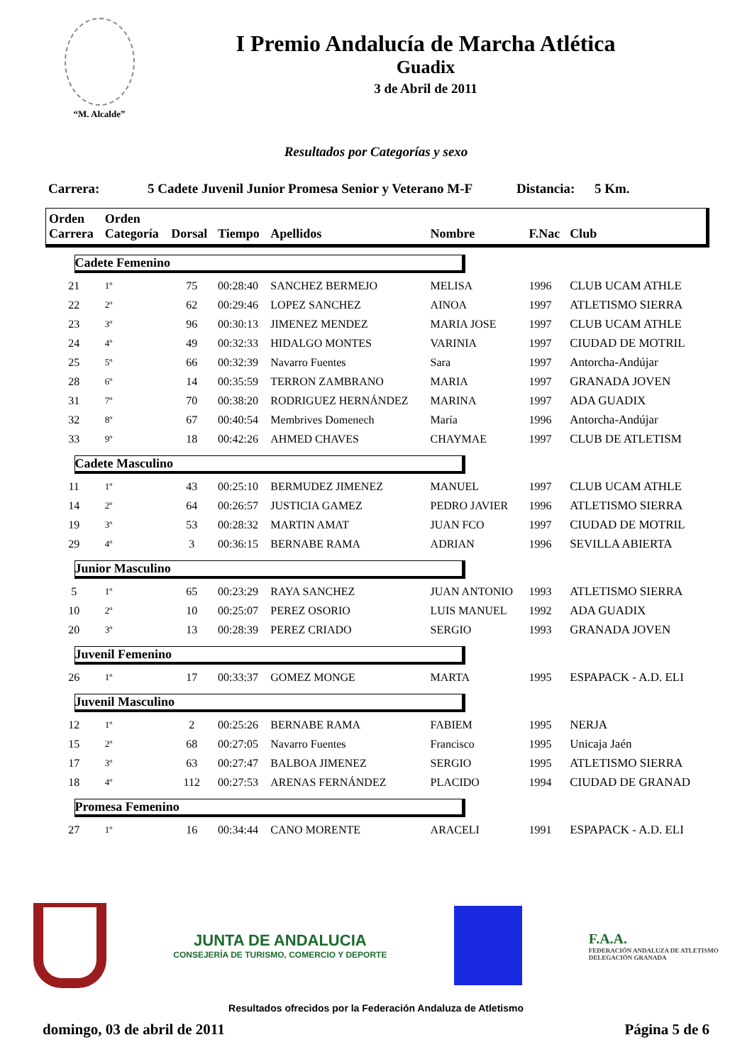“M. Alcalde”
I Premio Andalucía de Marcha Atlética
Guadix
3 de Abril de 2011
Resultados por Categorías y sexo
Carrera: 5 Cadete Juvenil Junior Promesa Senior y Veterano M-F Distancia: 5 Km.
| Orden Carrera | Orden Categoría | Dorsal | Tiempo | Apellidos | Nombre | F.Nac | Club |
| --- | --- | --- | --- | --- | --- | --- | --- |
| Cadete Femenino | | | | | | | |
| 21 | 1º | 75 | 00:28:40 | SANCHEZ BERMEJO | MELISA | 1996 | CLUB UCAM ATHLE |
| 22 | 2º | 62 | 00:29:46 | LOPEZ SANCHEZ | AINOA | 1997 | ATLETISMO SIERRA |
| 23 | 3º | 96 | 00:30:13 | JIMENEZ MENDEZ | MARIA JOSE | 1997 | CLUB UCAM ATHLE |
| 24 | 4º | 49 | 00:32:33 | HIDALGO MONTES | VARINIA | 1997 | CIUDAD DE MOTRIL |
| 25 | 5º | 66 | 00:32:39 | Navarro Fuentes | Sara | 1997 | Antorcha-Andújar |
| 28 | 6º | 14 | 00:35:59 | TERRON ZAMBRANO | MARIA | 1997 | GRANADA JOVEN |
| 31 | 7º | 70 | 00:38:20 | RODRIGUEZ HERNÁNDEZ | MARINA | 1997 | ADA GUADIX |
| 32 | 8º | 67 | 00:40:54 | Membrives Domenech | María | 1996 | Antorcha-Andújar |
| 33 | 9º | 18 | 00:42:26 | AHMED CHAVES | CHAYMAE | 1997 | CLUB DE ATLETISM |
| Cadete Masculino | | | | | | | |
| 11 | 1º | 43 | 00:25:10 | BERMUDEZ JIMENEZ | MANUEL | 1997 | CLUB UCAM ATHLE |
| 14 | 2º | 64 | 00:26:57 | JUSTICIA GAMEZ | PEDRO JAVIER | 1996 | ATLETISMO SIERRA |
| 19 | 3º | 53 | 00:28:32 | MARTIN AMAT | JUAN FCO | 1997 | CIUDAD DE MOTRIL |
| 29 | 4º | 3 | 00:36:15 | BERNABE RAMA | ADRIAN | 1996 | SEVILLA ABIERTA |
| Junior Masculino | | | | | | | |
| 5 | 1º | 65 | 00:23:29 | RAYA SANCHEZ | JUAN ANTONIO | 1993 | ATLETISMO SIERRA |
| 10 | 2º | 10 | 00:25:07 | PEREZ OSORIO | LUIS MANUEL | 1992 | ADA GUADIX |
| 20 | 3º | 13 | 00:28:39 | PEREZ CRIADO | SERGIO | 1993 | GRANADA JOVEN |
| Juvenil Femenino | | | | | | | |
| 26 | 1º | 17 | 00:33:37 | GOMEZ MONGE | MARTA | 1995 | ESPAPACK - A.D. ELI |
| Juvenil Masculino | | | | | | | |
| 12 | 1º | 2 | 00:25:26 | BERNABE RAMA | FABIEM | 1995 | NERJA |
| 15 | 2º | 68 | 00:27:05 | Navarro Fuentes | Francisco | 1995 | Unicaja Jaén |
| 17 | 3º | 63 | 00:27:47 | BALBOA JIMENEZ | SERGIO | 1995 | ATLETISMO SIERRA |
| 18 | 4º | 112 | 00:27:53 | ARENAS FERNÁNDEZ | PLACIDO | 1994 | CIUDAD DE GRANAD |
| Promesa Femenino | | | | | | | |
| 27 | 1º | 16 | 00:34:44 | CANO MORENTE | ARACELI | 1991 | ESPAPACK - A.D. ELI |
JUNTA DE ANDALUCIA
CONSEJERÍA DE TURISMO, COMERCIO Y DEPORTE
F.A.A.
FEDERACIÓN ANDALUZA DE ATLETISMO
DELEGACIÓN GRANADA
Resultados ofrecidos por la Federación Andaluza de Atletismo
domingo, 03 de abril de 2011 Página 5 de 6